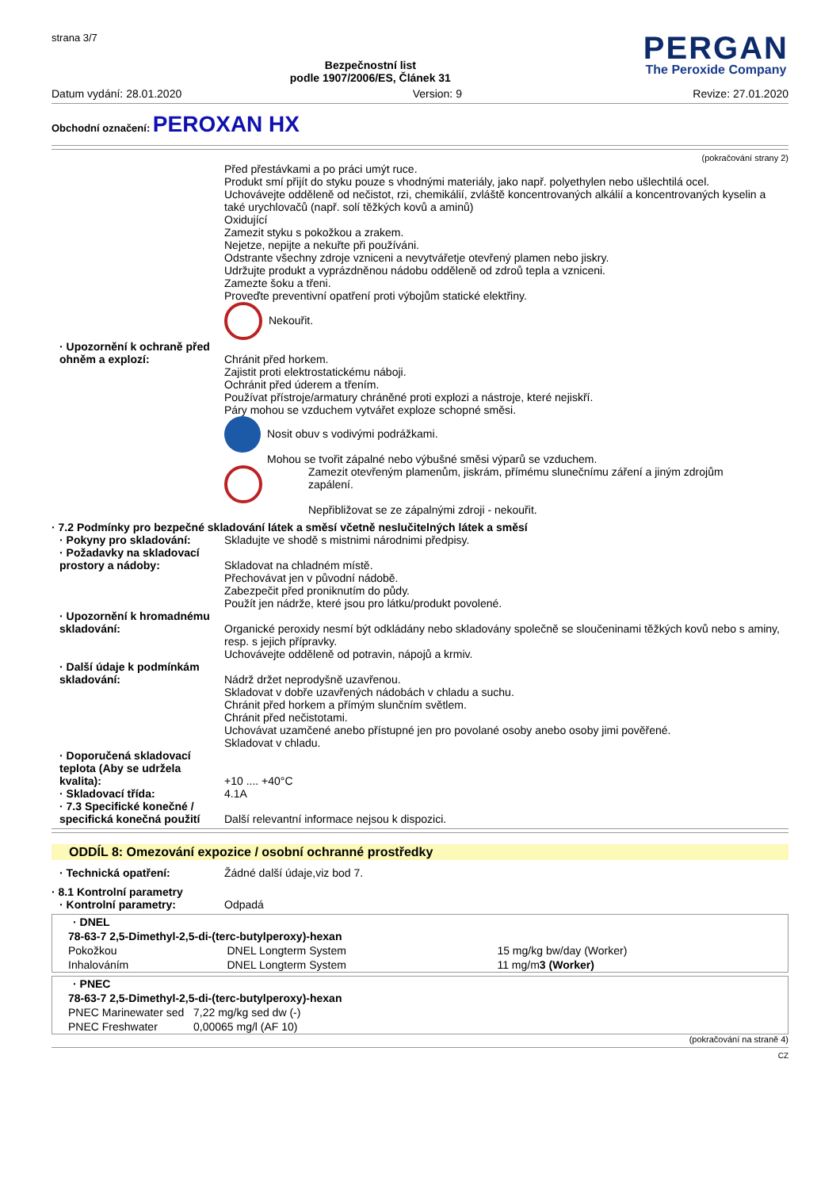strana 3/7
Bezpečnostní list
podle 1907/2006/ES, Článek 31
PERGAN
The Peroxide Company
Datum vydání: 28.01.2020 Version: 9 Revize: 27.01.2020
Obchodní označení: PEROXAN HX
(pokračování strany 2)
Před přestávkami a po práci umýt ruce.
Produkt smí přijít do styku pouze s vhodnými materiály, jako např. polyethylen nebo ušlechtilá ocel.
Uchovávejte odděleně od nečistot, rzi, chemikálií, zvláště koncentrovaných alkálií a koncentrovaných kyselin a také urychlovačů (např. solí těžkých kovů a aminů)
Oxidující
Zamezit styku s pokožkou a zrakem.
Nejetze, nepijte a nekuřte při používáni.
Odstrante všechny zdroje vzniceni a nevytvářetje otevřený plamen nebo jiskry.
Udržujte produkt a vyprázdněnou nádobu odděleně od zdroů tepla a vzniceni.
Zamezte šoku a třeni.
Proveďte preventivní opatření proti výbojům statické elektřiny.
Nekouřit.
· Upozornění k ochraně před ohněm a explozí:
Chránit před horkem.
Zajistit proti elektrostatickému náboji.
Ochránit před úderem a třením.
Používat přístroje/armatury chráněné proti explozi a nástroje, které nejiskří.
Páry mohou se vzduchem vytvářet exploze schopné směsi.
Nosit obuv s vodivými podrážkami.
Mohou se tvořit zápalné nebo výbušné směsi výparů se vzduchem.
Zamezit otevřeným plamenům, jiskrám, přímému slunečnímu záření a jiným zdrojům zapálení.
Nepřibližovat se ze zápalnými zdroji - nekouřit.
· 7.2 Podmínky pro bezpečné skladování látek a směsí včetně neslučitelných látek a směsí
· Pokyny pro skladování: Skladujte ve shodě s mistnimi národnimi předpisy.
· Požadavky na skladovací prostory a nádoby:
Skladovat na chladném místě.
Přechovávat jen v původní nádobě.
Zabezpečit před proniknutím do půdy.
Použít jen nádrže, které jsou pro látku/produkt povolené.
· Upozornění k hromadnému skladování:
Organické peroxidy nesmí být odkládány nebo skladovány společně se sloučeninami těžkých kovů nebo s aminy, resp. s jejich přípravky.
Uchovávejte odděleně od potravin, nápojů a krmiv.
· Další údaje k podmínkám skladování:
Nádrž držet neprodyšně uzavřenou.
Skladovat v dobře uzavřených nádobách v chladu a suchu.
Chránit před horkem a přímým slunčním světlem.
Chránit před nečistotami.
Uchovávat uzamčené anebo přístupné jen pro povolané osoby anebo osoby jimi pověřené.
Skladovat v chladu.
· Doporučená skladovací teplota (Aby se udržela kvalita):
+10 .... +40°C
· Skladovací třída: 4.1A
· 7.3 Specifické konečné / specifická konečná použití
Další relevantní informace nejsou k dispozici.
ODDÍL 8: Omezování expozice / osobní ochranné prostředky
· Technická opatření: Žádné další údaje,viz bod 7.
· 8.1 Kontrolní parametry
· Kontrolní parametry: Odpadá
| · DNEL | | |
| --- | --- | --- |
| 78-63-7 2,5-Dimethyl-2,5-di-(terc-butylperoxy)-hexan | | |
| Pokožkou | DNEL Longterm System | 15 mg/kg bw/day (Worker) |
| Inhalováním | DNEL Longterm System | 11 mg/m 3 (Worker) |
| · PNEC | |
| --- | --- |
| 78-63-7 2,5-Dimethyl-2,5-di-(terc-butylperoxy)-hexan | |
| PNEC Marinewater sed | 7,22 mg/kg sed dw (-) |
| PNEC Freshwater | 0,00065 mg/l (AF 10) |
(pokračování na straně 4)
CZ